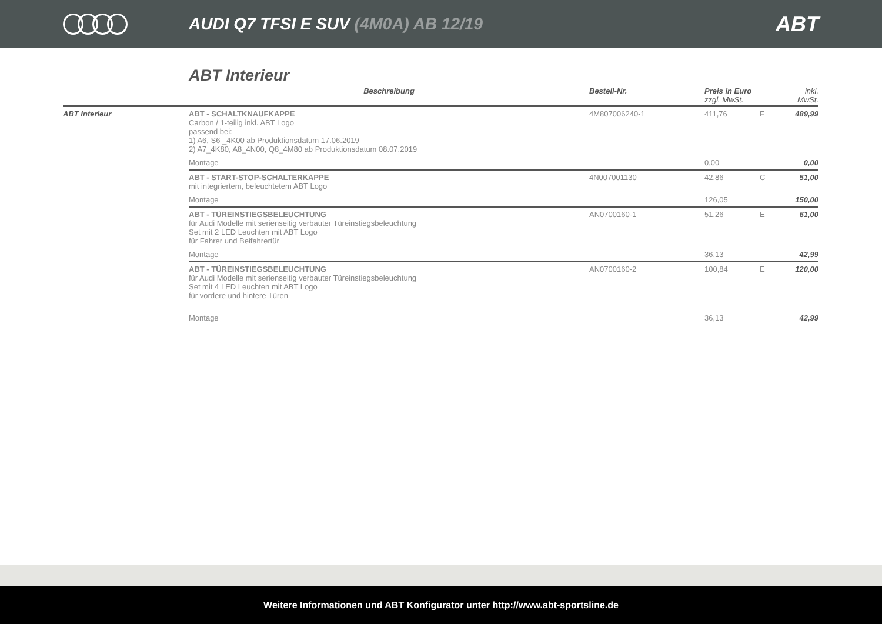AUDI Q7 TFSI E SUV (4M0A) AB 12/19
ABT
ABT Interieur
| | Beschreibung | Bestell-Nr. | Preis in Euro zzgl. MwSt. | | inkl. MwSt. |
| --- | --- | --- | --- | --- | --- |
| ABT Interieur | ABT - SCHALTKNAUFKAPPE Carbon / 1-teilig inkl. ABT Logo passend bei: 1) A6, S6 _4K00 ab Produktionsdatum 17.06.2019 2) A7_4K80, A8_4N00, Q8_4M80 ab Produktionsdatum 08.07.2019 | 4M807006240-1 | 411,76 | F | 489,99 |
| | Montage | | 0,00 | | 0,00 |
| | ABT - START-STOP-SCHALTERKAPPE mit integriertem, beleuchtetem ABT Logo | 4N007001130 | 42,86 | C | 51,00 |
| | Montage | | 126,05 | | 150,00 |
| | ABT - TÜREINSTIEGSBELEUCHTUNG für Audi Modelle mit serienseitig verbauter Türeinstiegsbeleuchtung Set mit 2 LED Leuchten mit ABT Logo für Fahrer und Beifahrertür | AN0700160-1 | 51,26 | E | 61,00 |
| | Montage | | 36,13 | | 42,99 |
| | ABT - TÜREINSTIEGSBELEUCHTUNG für Audi Modelle mit serienseitig verbauter Türeinstiegsbeleuchtung Set mit 4 LED Leuchten mit ABT Logo für vordere und hintere Türen | AN0700160-2 | 100,84 | E | 120,00 |
| | Montage | | 36,13 | | 42,99 |
Weitere Informationen und ABT Konfigurator unter http://www.abt-sportsline.de